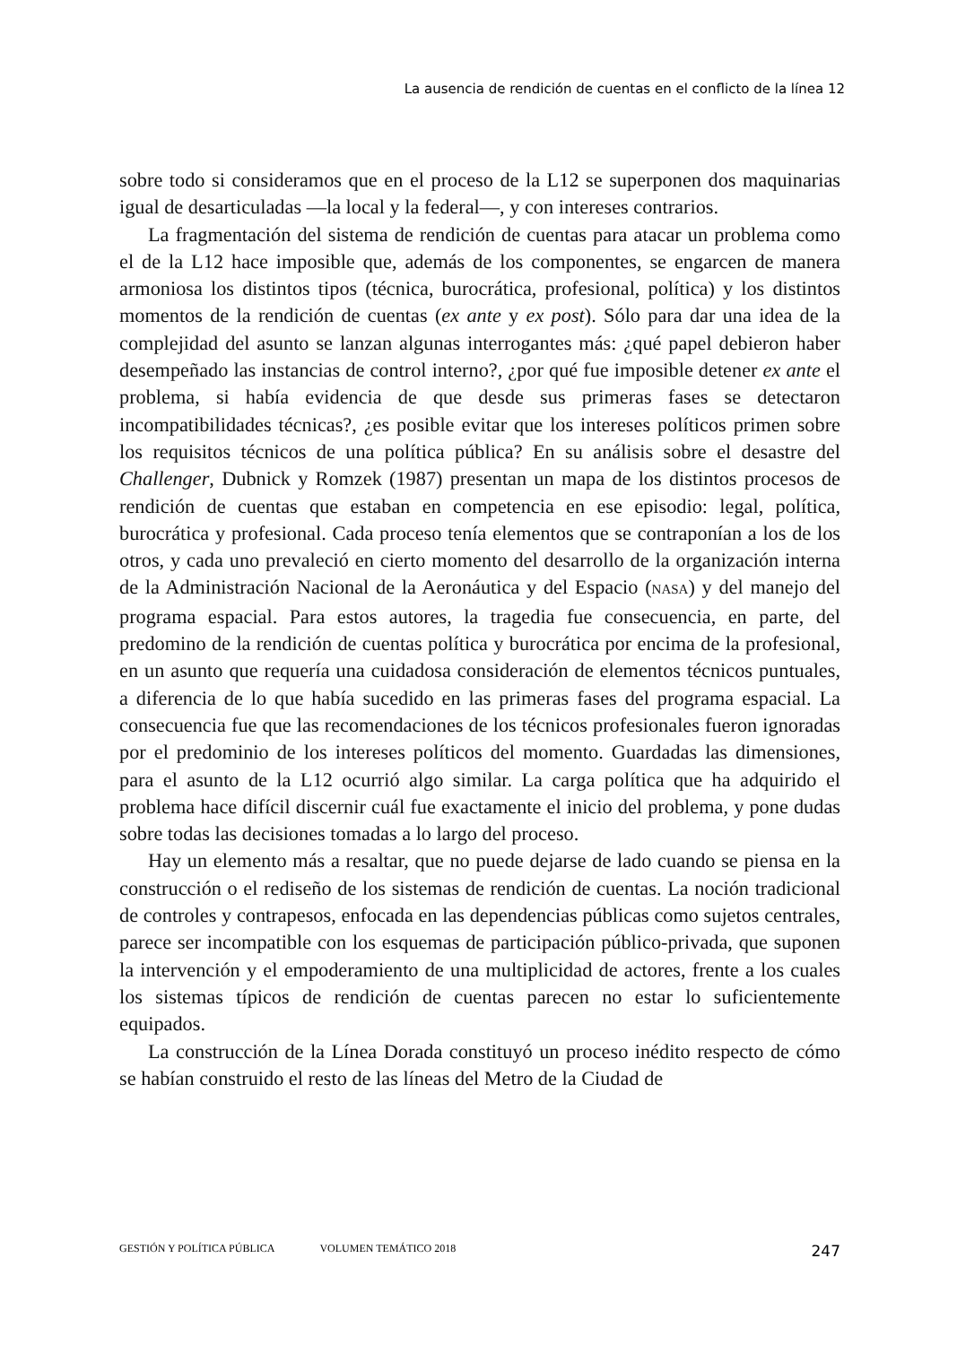La ausencia de rendición de cuentas en el conflicto de la línea 12
sobre todo si consideramos que en el proceso de la L12 se superponen dos maquinarias igual de desarticuladas —la local y la federal—, y con intereses contrarios.
La fragmentación del sistema de rendición de cuentas para atacar un problema como el de la L12 hace imposible que, además de los componentes, se engarcen de manera armoniosa los distintos tipos (técnica, burocrática, profesional, política) y los distintos momentos de la rendición de cuentas (ex ante y ex post). Sólo para dar una idea de la complejidad del asunto se lanzan algunas interrogantes más: ¿qué papel debieron haber desempeñado las instancias de control interno?, ¿por qué fue imposible detener ex ante el problema, si había evidencia de que desde sus primeras fases se detectaron incompatibilidades técnicas?, ¿es posible evitar que los intereses políticos primen sobre los requisitos técnicos de una política pública? En su análisis sobre el desastre del Challenger, Dubnick y Romzek (1987) presentan un mapa de los distintos procesos de rendición de cuentas que estaban en competencia en ese episodio: legal, política, burocrática y profesional. Cada proceso tenía elementos que se contraponían a los de los otros, y cada uno prevaleció en cierto momento del desarrollo de la organización interna de la Administración Nacional de la Aeronáutica y del Espacio (NASA) y del manejo del programa espacial. Para estos autores, la tragedia fue consecuencia, en parte, del predomino de la rendición de cuentas política y burocrática por encima de la profesional, en un asunto que requería una cuidadosa consideración de elementos técnicos puntuales, a diferencia de lo que había sucedido en las primeras fases del programa espacial. La consecuencia fue que las recomendaciones de los técnicos profesionales fueron ignoradas por el predominio de los intereses políticos del momento. Guardadas las dimensiones, para el asunto de la L12 ocurrió algo similar. La carga política que ha adquirido el problema hace difícil discernir cuál fue exactamente el inicio del problema, y pone dudas sobre todas las decisiones tomadas a lo largo del proceso.
Hay un elemento más a resaltar, que no puede dejarse de lado cuando se piensa en la construcción o el rediseño de los sistemas de rendición de cuentas. La noción tradicional de controles y contrapesos, enfocada en las dependencias públicas como sujetos centrales, parece ser incompatible con los esquemas de participación público-privada, que suponen la intervención y el empoderamiento de una multiplicidad de actores, frente a los cuales los sistemas típicos de rendición de cuentas parecen no estar lo suficientemente equipados.
La construcción de la Línea Dorada constituyó un proceso inédito respecto de cómo se habían construido el resto de las líneas del Metro de la Ciudad de
GESTIÓN Y POLÍTICA PÚBLICA VOLUMEN TEMÁTICO 2018 247